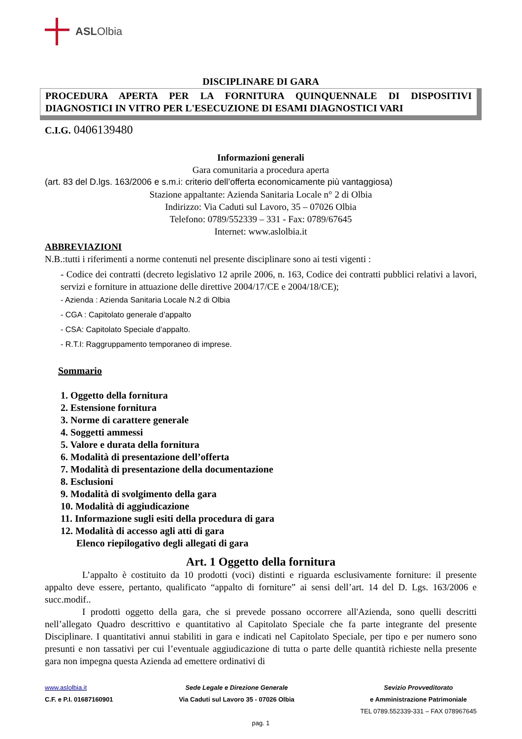ASL Olbia
DISCIPLINARE DI GARA
PROCEDURA APERTA PER LA FORNITURA QUINQUENNALE DI DISPOSITIVI DIAGNOSTICI IN VITRO PER L'ESECUZIONE DI ESAMI DIAGNOSTICI VARI
C.I.G. 0406139480
Informazioni generali
Gara comunitaria a procedura aperta
(art. 83 del D.lgs. 163/2006 e s.m.i: criterio dell’offerta economicamente più vantaggiosa)
Stazione appaltante: Azienda Sanitaria Locale n° 2 di Olbia
Indirizzo: Via Caduti sul Lavoro, 35 – 07026 Olbia
Telefono: 0789/552339 – 331 - Fax: 0789/67645
Internet: www.aslolbia.it
ABBREVIAZIONI
N.B.:tutti i riferimenti a norme contenuti nel presente disciplinare sono ai testi vigenti :
- Codice dei contratti (decreto legislativo 12 aprile 2006, n. 163, Codice dei contratti pubblici relativi a lavori, servizi e forniture in attuazione delle direttive 2004/17/CE e 2004/18/CE);
- Azienda : Azienda Sanitaria Locale N.2 di Olbia
- CGA : Capitolato generale d’appalto
- CSA: Capitolato Speciale d’appalto.
- R.T.I: Raggruppamento temporaneo di imprese.
Sommario
1. Oggetto della fornitura
2. Estensione fornitura
3. Norme di carattere generale
4. Soggetti ammessi
5. Valore e durata della fornitura
6. Modalità di presentazione dell’offerta
7. Modalità di presentazione della documentazione
8. Esclusioni
9. Modalità di svolgimento della gara
10. Modalità di aggiudicazione
11. Informazione sugli esiti della procedura di gara
12. Modalità di accesso agli atti di gara
Elenco riepilogativo degli allegati di gara
Art. 1 Oggetto della fornitura
L’appalto è costituito da 10 prodotti (voci) distinti e riguarda esclusivamente forniture: il presente appalto deve essere, pertanto, qualificato “appalto di forniture” ai sensi dell’art. 14 del D. Lgs. 163/2006 e succ.modif..
I prodotti oggetto della gara, che si prevede possano occorrere all'Azienda, sono quelli descritti nell’allegato Quadro descrittivo e quantitativo al Capitolato Speciale che fa parte integrante del presente Disciplinare. I quantitativi annui stabiliti in gara e indicati nel Capitolato Speciale, per tipo e per numero sono presunti e non tassativi per cui l’eventuale aggiudicazione di tutta o parte delle quantità richieste nella presente gara non impegna questa Azienda ad emettere ordinativi di
www.aslolbia.it
C.F. e P.I. 01687160901
Sede Legale e Direzione Generale
Via Caduti sul Lavoro 35 - 07026 Olbia
Sevizio Provveditorato
e Amministrazione Patrimoniale
TEL 0789.552339-331 – FAX 078967645
pag. 1